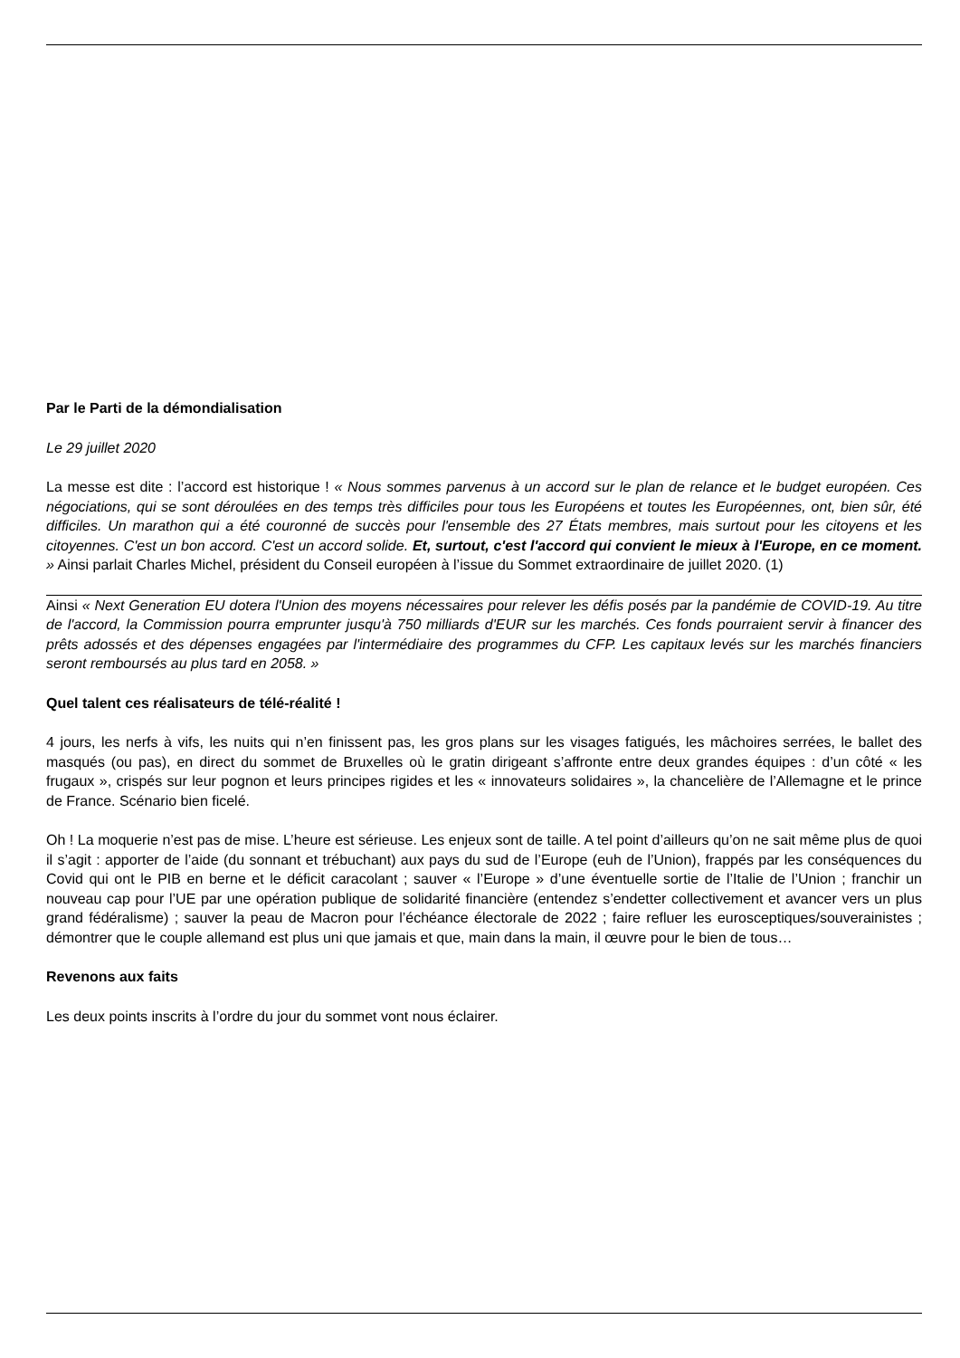Par le Parti de la démondialisation
Le 29 juillet 2020
La messe est dite : l’accord est historique ! « Nous sommes parvenus à un accord sur le plan de relance et le budget européen. Ces négociations, qui se sont déroulées en des temps très difficiles pour tous les Européens et toutes les Européennes, ont, bien sûr, été difficiles. Un marathon qui a été couronné de succès pour l'ensemble des 27 États membres, mais surtout pour les citoyens et les citoyennes. C'est un bon accord. C'est un accord solide. Et, surtout, c'est l'accord qui convient le mieux à l'Europe, en ce moment. » Ainsi parlait Charles Michel, président du Conseil européen à l’issue du Sommet extraordinaire de juillet 2020. (1)
Ainsi « Next Generation EU dotera l'Union des moyens nécessaires pour relever les défis posés par la pandémie de COVID-19. Au titre de l'accord, la Commission pourra emprunter jusqu'à 750 milliards d'EUR sur les marchés. Ces fonds pourraient servir à financer des prêts adossés et des dépenses engagées par l'intermédiaire des programmes du CFP. Les capitaux levés sur les marchés financiers seront remboursés au plus tard en 2058. »
Quel talent ces réalisateurs de télé-réalité !
4 jours, les nerfs à vifs, les nuits qui n’en finissent pas, les gros plans sur les visages fatigués, les mâchoires serrées, le ballet des masqués (ou pas), en direct du sommet de Bruxelles où le gratin dirigeant s’affronte entre deux grandes équipes : d’un côté « les frugaux », crispés sur leur pognon et leurs principes rigides et les « innovateurs solidaires », la chancelière de l’Allemagne et le prince de France. Scénario bien ficelé.
Oh ! La moquerie n’est pas de mise. L’heure est sérieuse. Les enjeux sont de taille. A tel point d’ailleurs qu’on ne sait même plus de quoi il s’agit : apporter de l’aide (du sonnant et trébuchant) aux pays du sud de l’Europe (euh de l’Union), frappés par les conséquences du Covid qui ont le PIB en berne et le déficit caracolant ; sauver « l’Europe » d’une éventuelle sortie de l’Italie de l’Union ; franchir un nouveau cap pour l’UE par une opération publique de solidarité financière (entendez s’endetter collectivement et avancer vers un plus grand fédéralisme) ; sauver la peau de Macron pour l’échéance électorale de 2022 ; faire refluer les eurosceptiques/souverainistes ; démontrer que le couple allemand est plus uni que jamais et que, main dans la main, il œuvre pour le bien de tous…
Revenons aux faits
Les deux points inscrits à l’ordre du jour du sommet vont nous éclairer.